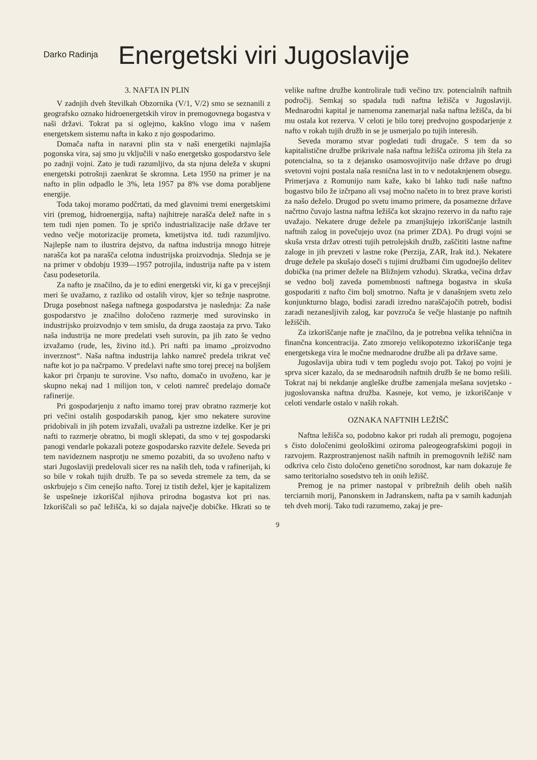Darko Radinja
Energetski viri Jugoslavije
3. NAFTA IN PLIN
V zadnjih dveh številkah Obzornika (V/1, V/2) smo se seznanili z geografsko oznako hidroenergetskih virov in premogovnega bogastva v naši državi. Tokrat pa si oglejmo, kakšno vlogo ima v našem energetskem sistemu nafta in kako z njo gospodarimo.
Domača nafta in naravni plin sta v naši energetiki najmlajša pogonska vira, saj smo ju vključili v našo energetsko gospodarstvo šele po zadnji vojni. Zato je tudi razumljivo, da sta njuna deleža v skupni energetski potrošnji zaenkrat še skromna. Leta 1950 na primer je na nafto in plin odpadlo le 3%, leta 1957 pa 8% vse doma porabljene energije.
Toda takoj moramo podčrtati, da med glavnimi tremi energetskimi viri (premog, hidroenergija, nafta) najhitreje narašča delež nafte in s tem tudi njen pomen. To je spričo industrializacije naše države ter vedno večje motorizacije prometa, kmetijstva itd. tudi razumljivo. Najlepše nam to ilustrira dejstvo, da naftna industrija mnogo hitreje narašča kot pa narašča celotna industrijska proizvodnja. Slednja se je na primer v obdobju 1939—1957 potrojila, industrija nafte pa v istem času podesetorila.
Za nafto je značilno, da je to edini energetski vir, ki ga v precejšnji meri še uvažamo, z razliko od ostalih virov, kjer so težnje nasprotne. Druga posebnost našega naftnega gospodarstva je naslednja: Za naše gospodarstvo je značilno določeno razmerje med surovinsko in industrijsko proizvodnjo v tem smislu, da druga zaostaja za prvo. Tako naša industrija ne more predelati vseh surovin, pa jih zato še vedno izvažamo (rude, les, živino itd.). Pri nafti pa imamo „proizvodno inverznost“. Naša naftna industrija lahko namreč predela trikrat več nafte kot jo pa načrpamo. V predelavi nafte smo torej precej na boljšem kakor pri črpanju te surovine. Vso nafto, domačo in uvoženo, kar je skupno nekaj nad 1 milijon ton, v celoti namreč predelajo domače rafinerije.
Pri gospodarjenju z nafto imamo torej prav obratno razmerje kot pri večini ostalih gospodarskih panog, kjer smo nekatere surovine pridobivali in jih potem izvažali, uvažali pa ustrezne izdelke. Ker je pri nafti to razmerje obratno, bi mogli sklepati, da smo v tej gospodarski panogi vendarle pokazali poteze gospodarsko razvite dežele. Seveda pri tem navideznem nasprotju ne smemo pozabiti, da so uvoženo nafto v stari Jugoslaviji predelovali sicer res na naših tleh, toda v rafinerijah, ki so bile v rokah tujih družb. Te pa so seveda stremele za tem, da se oskrbujejo s čim cenejšo nafto. Torej iz tistih dežel, kjer je kapitalizem še uspešneje izkoriščal njihova prirodna bogastva kot pri nas. Izkoriščali so pač ležišča, ki so dajala največje dobičke. Hkrati so te velike naftne družbe kontrolirale tudi večino tzv. potencialnih naftnih področij. Semkaj so spadala tudi naftna ležišča v Jugoslaviji. Mednarodni kapital je namenoma zanemarjal naša naftna ležišča, da bi mu ostala kot rezerva. V celoti je bilo torej predvojno gospodarjenje z nafto v rokah tujih družb in se je usmerjalo po tujih interesih.
Seveda moramo stvar pogledati tudi drugače. S tem da so kapitalistične družbe prikrivale naša naftna ležišča oziroma jih štela za potencialna, so ta z dejansko osamosvojitvijo naše države po drugi svetovni vojni postala naša resnična last in to v nedotaknjenem obsegu. Primerjava z Romunijo nam kaže, kako bi lahko tudi naše naftno bogastvo bilo že izčrpano ali vsaj močno načeto in to brez prave koristi za našo deželo. Drugod po svetu imamo primere, da posamezne države načrtno čuvajo lastna naftna ležišča kot skrajno rezervo in da nafto raje uvažajo. Nekatere druge dežele pa zmanjšujejo izkoriščanje lastnih naftnih zalog in povečujejo uvoz (na primer ZDA). Po drugi vojni se skuša vrsta držav otresti tujih petrolejskih družb, zaščititi lastne naftne zaloge in jih prevzeti v lastne roke (Perzija, ZAR, Irak itd.). Nekatere druge dežele pa skušajo doseči s tujimi družbami čim ugodnejšo delitev dobička (na primer dežele na Bližnjem vzhodu). Skratka, večina držav se vedno bolj zaveda pomembnosti naftnega bogastva in skuša gospodariti z nafto čim bolj smotrno. Nafta je v današnjem svetu zelo konjunkturno blago, bodisi zaradi izredno naraščajočih potreb, bodisi zaradi nezanesljivih zalog, kar povzroča še večje hlastanje po naftnih ležiščih.
Za izkoriščanje nafte je značilno, da je potrebna velika tehnična in finančna koncentracija. Zato zmorejo velikopotezno izkoriščanje tega energetskega vira le močne mednarodne družbe ali pa države same.
Jugoslavija ubira tudi v tem pogledu svojo pot. Takoj po vojni je sprva sicer kazalo, da se mednarodnih naftnih družb še ne bomo rešili. Tokrat naj bi nekdanje angleške družbe zamenjala mešana sovjetsko - jugoslovanska naftna družba. Kasneje, kot vemo, je izkoriščanje v celoti vendarle ostalo v naših rokah.
OZNAKA NAFTNIH LEŽIŠČ
Naftna ležišča so, podobno kakor pri rudah ali premogu, pogojena s čisto določenimi geološkimi oziroma paleogeografskimi pogoji in razvojem. Razprostranjenost naših naftnih in premogovnih ležišč nam odkriva celo čisto določeno genetično sorodnost, kar nam dokazuje že samo teritorialno sosedstvo teh in onih ležišč.
Premog je na primer nastopal v pribrežnih delih obeh naših terciarnih morij, Panonskem in Jadranskem, nafta pa v samih kadunjah teh dveh morij. Tako tudi razumemo, zakaj je pre-
9